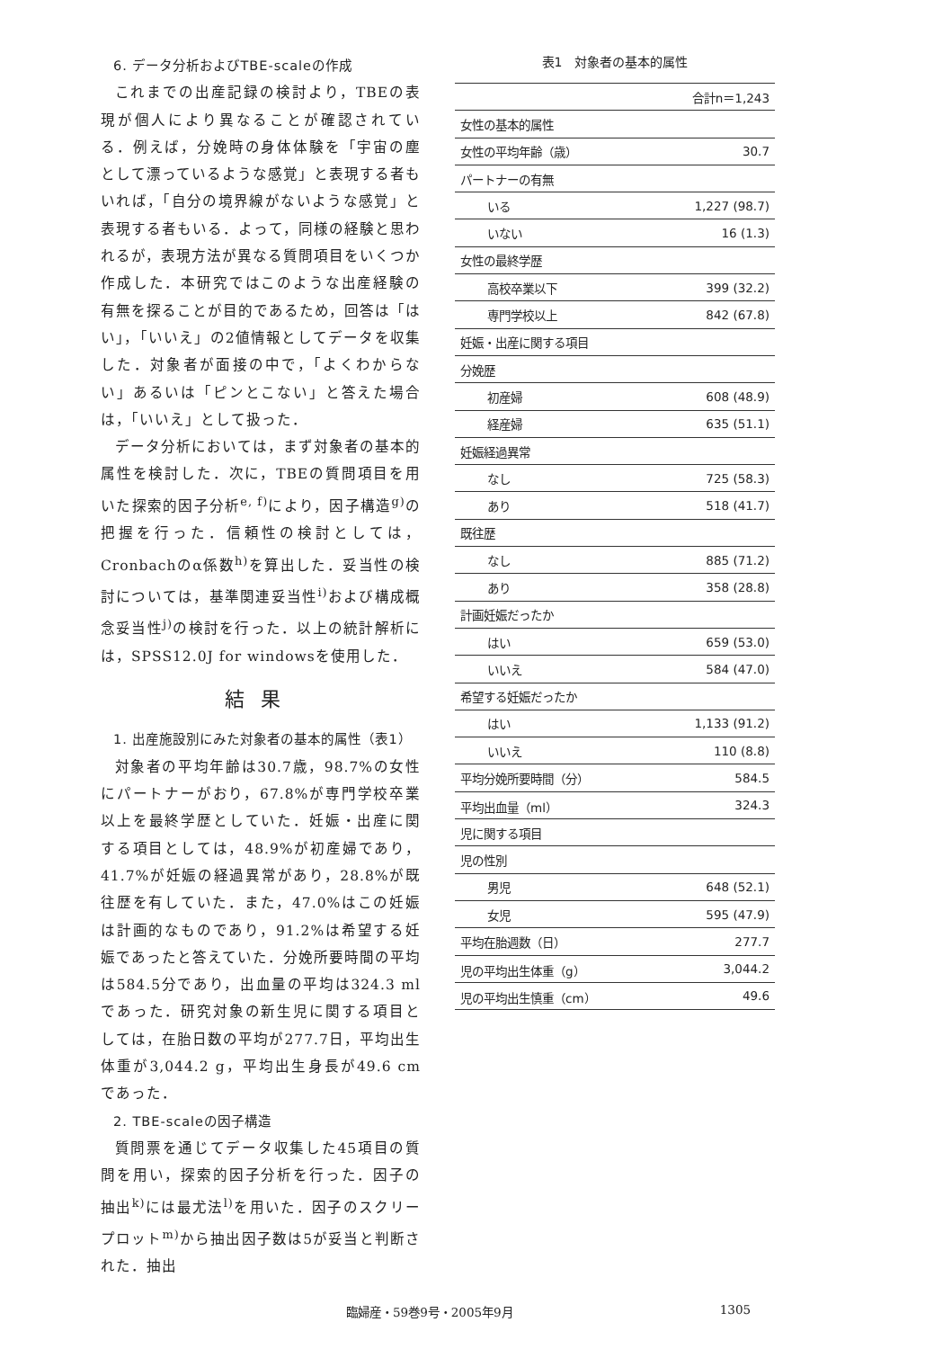6. データ分析およびTBE-scaleの作成
これまでの出産記録の検討より，TBEの表現が個人により異なることが確認されている．例えば，分娩時の身体体験を「宇宙の塵として漂っているような感覚」と表現する者もいれば，「自分の境界線がないような感覚」と表現する者もいる．よって，同様の経験と思われるが，表現方法が異なる質問項目をいくつか作成した．本研究ではこのような出産経験の有無を探ることが目的であるため，回答は「はい」，「いいえ」の2値情報としてデータを収集した．対象者が面接の中で，「よくわからない」あるいは「ピンとこない」と答えた場合は，「いいえ」として扱った．
データ分析においては，まず対象者の基本的属性を検討した．次に，TBEの質問項目を用いた探索的因子分析<sup>e, f)</sup>により，因子構造<sup>g)</sup>の把握を行った．信頼性の検討としては，Cronbachのα係数<sup>h)</sup>を算出した．妥当性の検討については，基準関連妥当性<sup>i)</sup>および構成概念妥当性<sup>j)</sup>の検討を行った．以上の統計解析には，SPSS12.0J for windowsを使用した．
結果
1. 出産施設別にみた対象者の基本的属性（表1）
対象者の平均年齢は30.7歳，98.7%の女性にパートナーがおり，67.8%が専門学校卒業以上を最終学歴としていた．妊娠・出産に関する項目としては，48.9%が初産婦であり，41.7%が妊娠の経過異常があり，28.8%が既往歴を有していた．また，47.0%はこの妊娠は計画的なものであり，91.2%は希望する妊娠であったと答えていた．分娩所要時間の平均は584.5分であり，出血量の平均は324.3 mlであった．研究対象の新生児に関する項目としては，在胎日数の平均が277.7日，平均出生体重が3,044.2 g，平均出生身長が49.6 cmであった．
2. TBE-scaleの因子構造
質問票を通じてデータ収集した45項目の質問を用い，探索的因子分析を行った．因子の抽出<sup>k)</sup>には最尤法<sup>l)</sup>を用いた．因子のスクリープロット<sup>m)</sup>から抽出因子数は5が妥当と判断された．抽出
表1　対象者の基本的属性
| | 合計n＝1,243 |
| --- | --- |
| 女性の基本的属性 | |
| 女性の平均年齢（歳） | 30.7 |
| パートナーの有無 | |
| いる | 1,227 (98.7) |
| いない | 16 (1.3) |
| 女性の最終学歴 | |
| 高校卒業以下 | 399 (32.2) |
| 専門学校以上 | 842 (67.8) |
| 妊娠・出産に関する項目 | |
| 分娩歴 | |
| 初産婦 | 608 (48.9) |
| 経産婦 | 635 (51.1) |
| 妊娠経過異常 | |
| なし | 725 (58.3) |
| あり | 518 (41.7) |
| 既往歴 | |
| なし | 885 (71.2) |
| あり | 358 (28.8) |
| 計画妊娠だったか | |
| はい | 659 (53.0) |
| いいえ | 584 (47.0) |
| 希望する妊娠だったか | |
| はい | 1,133 (91.2) |
| いいえ | 110 (8.8) |
| 平均分娩所要時間（分） | 584.5 |
| 平均出血量（ml） | 324.3 |
| 児に関する項目 | |
| 児の性別 | |
| 男児 | 648 (52.1) |
| 女児 | 595 (47.9) |
| 平均在胎週数（日） | 277.7 |
| 児の平均出生体重（g） | 3,044.2 |
| 児の平均出生慎重（cm） | 49.6 |
臨婦産・59巻9号・2005年9月 1305